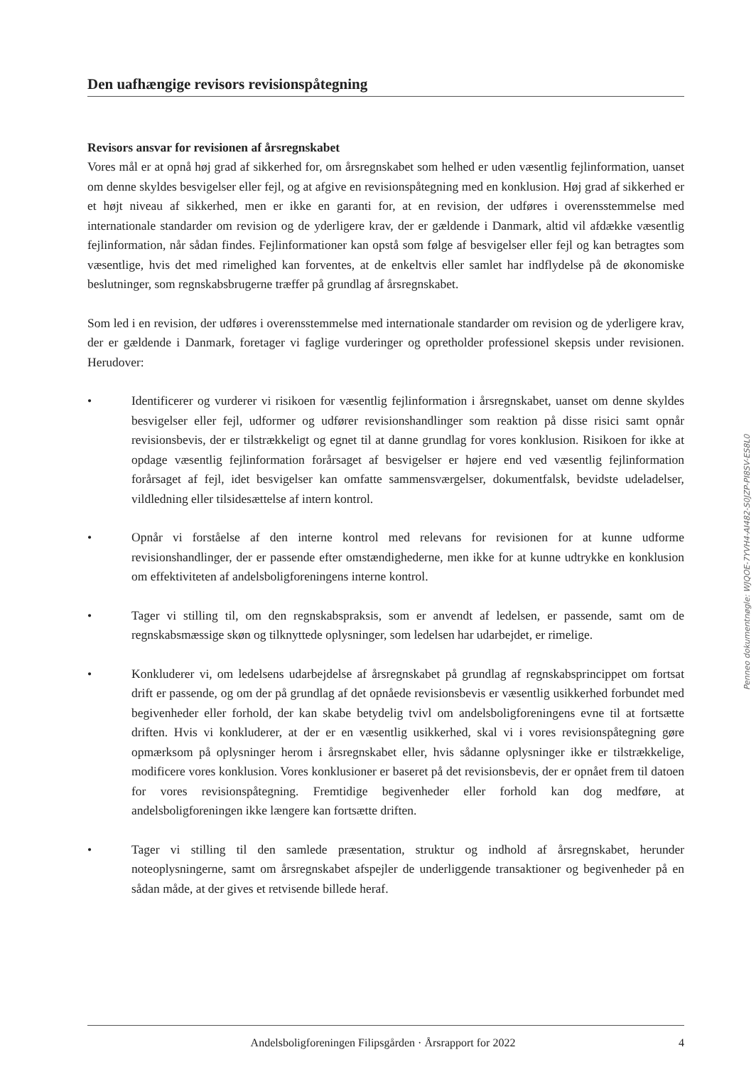Den uafhængige revisors revisionspåtegning
Revisors ansvar for revisionen af årsregnskabet
Vores mål er at opnå høj grad af sikkerhed for, om årsregnskabet som helhed er uden væsentlig fejlinformation, uanset om denne skyldes besvigelser eller fejl, og at afgive en revisionspåtegning med en konklusion. Høj grad af sikkerhed er et højt niveau af sikkerhed, men er ikke en garanti for, at en revision, der udføres i overensstemmelse med internationale standarder om revision og de yderligere krav, der er gældende i Danmark, altid vil afdække væsentlig fejlinformation, når sådan findes. Fejlinformationer kan opstå som følge af besvigelser eller fejl og kan betragtes som væsentlige, hvis det med rimelighed kan forventes, at de enkeltvis eller samlet har indflydelse på de økonomiske beslutninger, som regnskabsbrugerne træffer på grundlag af årsregnskabet.
Som led i en revision, der udføres i overensstemmelse med internationale standarder om revision og de yderligere krav, der er gældende i Danmark, foretager vi faglige vurderinger og opretholder professionel skepsis under revisionen. Herudover:
• Identificerer og vurderer vi risikoen for væsentlig fejlinformation i årsregnskabet, uanset om denne skyldes besvigelser eller fejl, udformer og udfører revisionshandlinger som reaktion på disse risici samt opnår revisionsbevis, der er tilstrækkeligt og egnet til at danne grundlag for vores konklusion. Risikoen for ikke at opdage væsentlig fejlinformation forårsaget af besvigelser er højere end ved væsentlig fejlinformation forårsaget af fejl, idet besvigelser kan omfatte sammensværgelser, dokumentfalsk, bevidste udeladelser, vildledning eller tilsidesættelse af intern kontrol.
• Opnår vi forståelse af den interne kontrol med relevans for revisionen for at kunne udforme revisionshandlinger, der er passende efter omstændighederne, men ikke for at kunne udtrykke en konklusion om effektiviteten af andelsboligforeningens interne kontrol.
• Tager vi stilling til, om den regnskabspraksis, som er anvendt af ledelsen, er passende, samt om de regnskabsmæssige skøn og tilknyttede oplysninger, som ledelsen har udarbejdet, er rimelige.
• Konkluderer vi, om ledelsens udarbejdelse af årsregnskabet på grundlag af regnskabsprincippet om fortsat drift er passende, og om der på grundlag af det opnåede revisionsbevis er væsentlig usikkerhed forbundet med begivenheder eller forhold, der kan skabe betydelig tvivl om andelsboligforeningens evne til at fortsætte driften. Hvis vi konkluderer, at der er en væsentlig usikkerhed, skal vi i vores revisionspåtegning gøre opmærksom på oplysninger herom i årsregnskabet eller, hvis sådanne oplysninger ikke er tilstrækkelige, modificere vores konklusion. Vores konklusioner er baseret på det revisionsbevis, der er opnået frem til datoen for vores revisionspåtegning. Fremtidige begivenheder eller forhold kan dog medføre, at andelsboligforeningen ikke længere kan fortsætte driften.
• Tager vi stilling til den samlede præsentation, struktur og indhold af årsregnskabet, herunder noteoplysningerne, samt om årsregnskabet afspejler de underliggende transaktioner og begivenheder på en sådan måde, at der gives et retvisende billede heraf.
Penneo dokumentnøgle: WJQOE-7YVH4-AI482-S0JZP-PI8SV-ES8L0
Andelsboligforeningen Filipsgården · Årsrapport for 2022 4